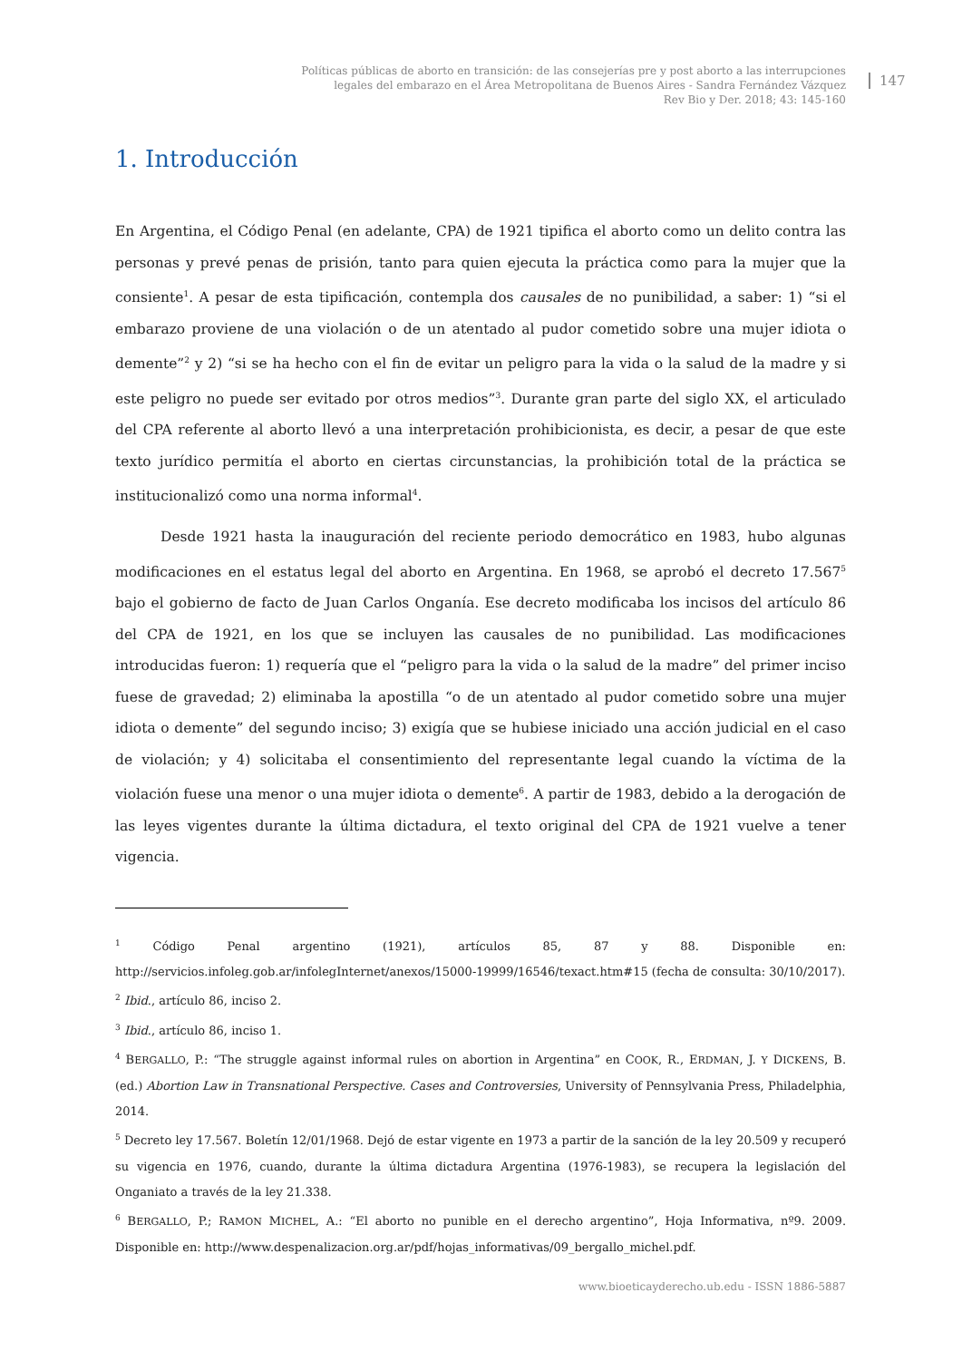Políticas públicas de aborto en transición: de las consejerías pre y post aborto a las interrupciones
legales del embarazo en el Área Metropolitana de Buenos Aires - Sandra Fernández Vázquez
Rev Bio y Der. 2018; 43: 145-160
147
1. Introducción
En Argentina, el Código Penal (en adelante, CPA) de 1921 tipifica el aborto como un delito contra las personas y prevé penas de prisión, tanto para quien ejecuta la práctica como para la mujer que la consiente<sup>1</sup>. A pesar de esta tipificación, contempla dos causales de no punibilidad, a saber: 1) “si el embarazo proviene de una violación o de un atentado al pudor cometido sobre una mujer idiota o demente”<sup>2</sup> y 2) “si se ha hecho con el fin de evitar un peligro para la vida o la salud de la madre y si este peligro no puede ser evitado por otros medios”<sup>3</sup>. Durante gran parte del siglo XX, el articulado del CPA referente al aborto llevó a una interpretación prohibicionista, es decir, a pesar de que este texto jurídico permitía el aborto en ciertas circunstancias, la prohibición total de la práctica se institucionalizó como una norma informal<sup>4</sup>.
Desde 1921 hasta la inauguración del reciente periodo democrático en 1983, hubo algunas modificaciones en el estatus legal del aborto en Argentina. En 1968, se aprobó el decreto 17.567<sup>5</sup> bajo el gobierno de facto de Juan Carlos Onganía. Ese decreto modificaba los incisos del artículo 86 del CPA de 1921, en los que se incluyen las causales de no punibilidad. Las modificaciones introducidas fueron: 1) requería que el “peligro para la vida o la salud de la madre” del primer inciso fuese de gravedad; 2) eliminaba la apostilla “o de un atentado al pudor cometido sobre una mujer idiota o demente” del segundo inciso; 3) exigía que se hubiese iniciado una acción judicial en el caso de violación; y 4) solicitaba el consentimiento del representante legal cuando la víctima de la violación fuese una menor o una mujer idiota o demente<sup>6</sup>. A partir de 1983, debido a la derogación de las leyes vigentes durante la última dictadura, el texto original del CPA de 1921 vuelve a tener vigencia.
<sup>1</sup> Código Penal argentino (1921), artículos 85, 87 y 88. Disponible en: http://servicios.infoleg.gob.ar/infolegInternet/anexos/15000-19999/16546/texact.htm#15 (fecha de consulta: 30/10/2017).
<sup>2</sup> Ibid., artículo 86, inciso 2.
<sup>3</sup> Ibid., artículo 86, inciso 1.
<sup>4</sup> BERGALLO, P.: “The struggle against informal rules on abortion in Argentina” en COOK, R., ERDMAN, J. Y DICKENS, B. (ed.) Abortion Law in Transnational Perspective. Cases and Controversies, University of Pennsylvania Press, Philadelphia, 2014.
<sup>5</sup> Decreto ley 17.567. Boletín 12/01/1968. Dejó de estar vigente en 1973 a partir de la sanción de la ley 20.509 y recuperó su vigencia en 1976, cuando, durante la última dictadura Argentina (1976-1983), se recupera la legislación del Onganiato a través de la ley 21.338.
<sup>6</sup> BERGALLO, P.; RAMON MICHEL, A.: “El aborto no punible en el derecho argentino”, Hoja Informativa, nº9. 2009. Disponible en: http://www.despenalizacion.org.ar/pdf/hojas_informativas/09_bergallo_michel.pdf.
www.bioeticayderecho.ub.edu - ISSN 1886-5887